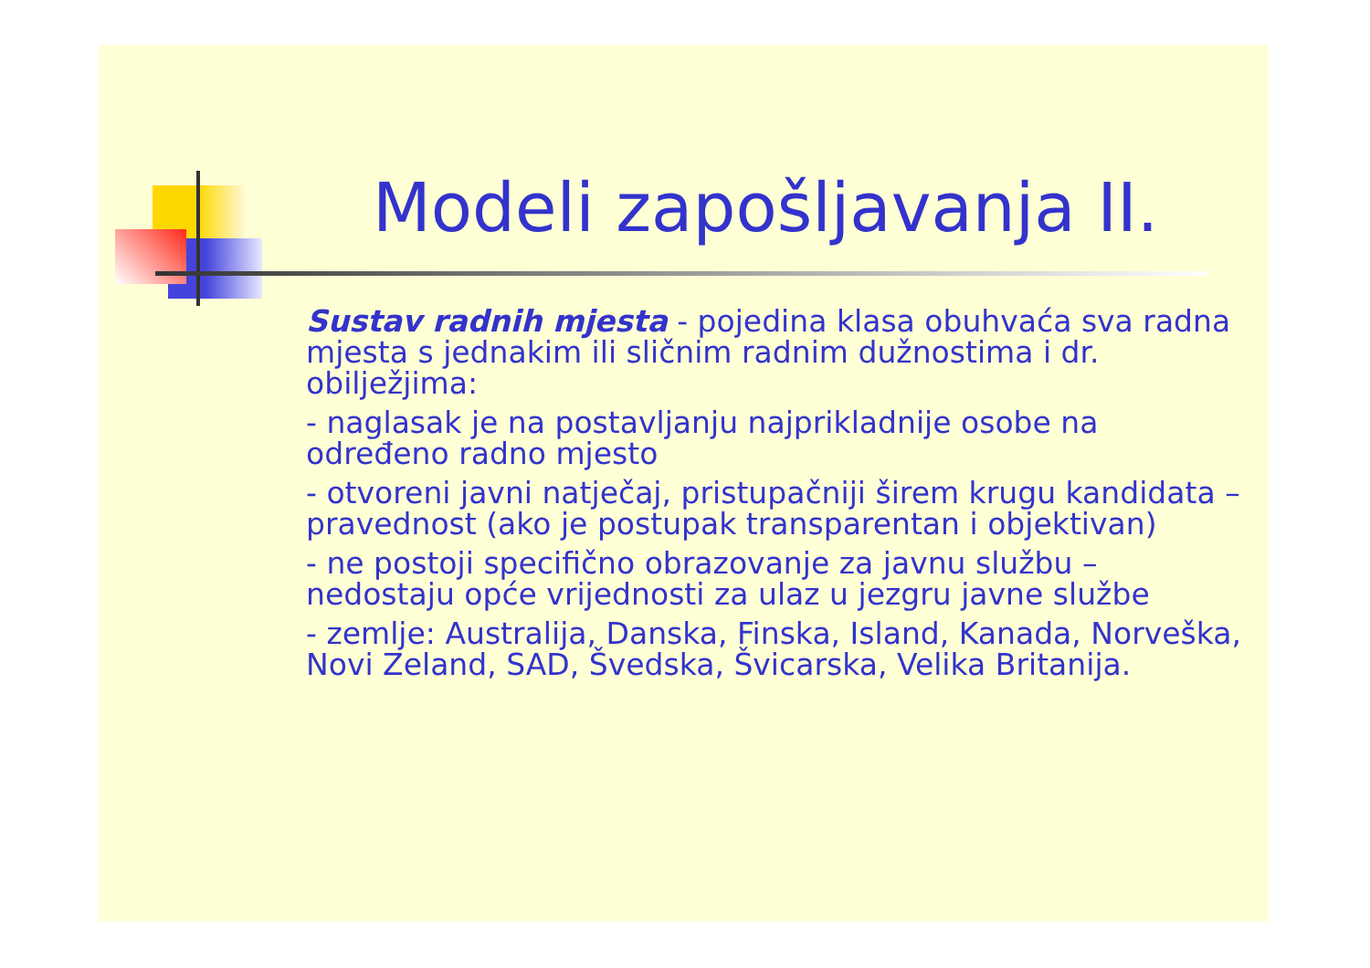Modeli zapošljavanja II.
Sustav radnih mjesta - pojedina klasa obuhvaća sva radna mjesta s jednakim ili sličnim radnim dužnostima i dr. obilježjima:
- naglasak je na postavljanju najprikladnije osobe na određeno radno mjesto
- otvoreni javni natječaj, pristupačniji širem krugu kandidata – pravednost (ako je postupak transparentan i objektivan)
- ne postoji specifično obrazovanje za javnu službu – nedostaju opće vrijednosti za ulaz u jezgru javne službe
- zemlje: Australija, Danska, Finska, Island, Kanada, Norveška, Novi Zeland, SAD, Švedska, Švicarska, Velika Britanija.